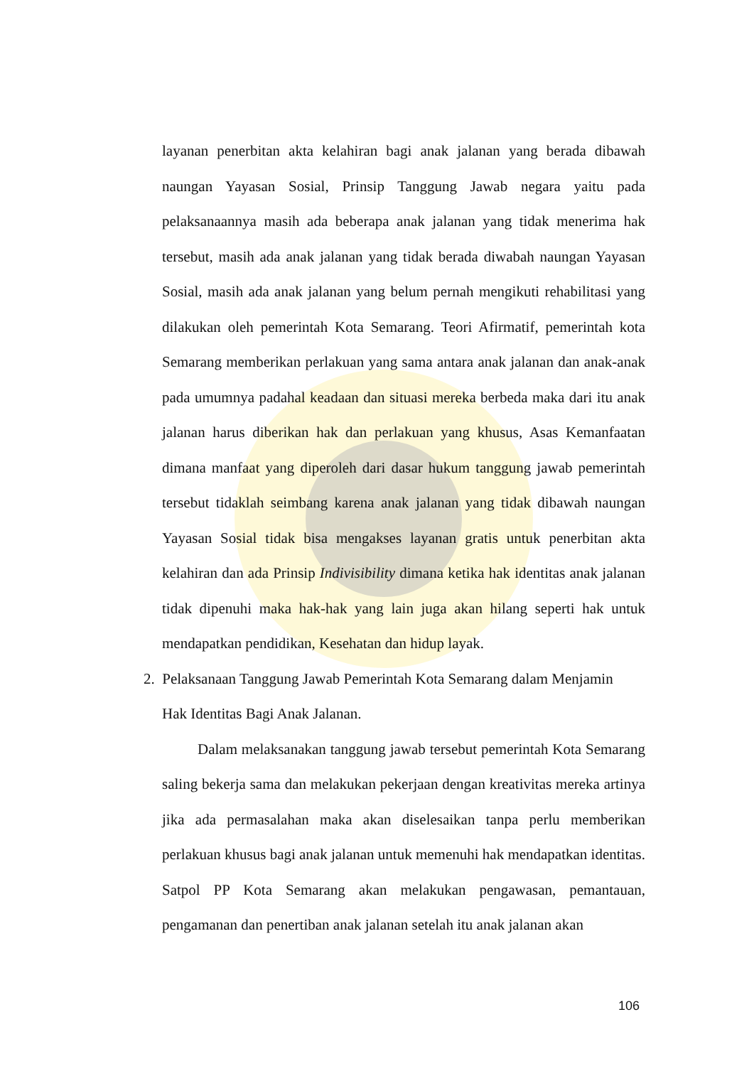layanan penerbitan akta kelahiran bagi anak jalanan yang berada dibawah naungan Yayasan Sosial, Prinsip Tanggung Jawab negara yaitu pada pelaksanaannya masih ada beberapa anak jalanan yang tidak menerima hak tersebut, masih ada anak jalanan yang tidak berada diwabah naungan Yayasan Sosial, masih ada anak jalanan yang belum pernah mengikuti rehabilitasi yang dilakukan oleh pemerintah Kota Semarang. Teori Afirmatif, pemerintah kota Semarang memberikan perlakuan yang sama antara anak jalanan dan anak-anak pada umumnya padahal keadaan dan situasi mereka berbeda maka dari itu anak jalanan harus diberikan hak dan perlakuan yang khusus, Asas Kemanfaatan dimana manfaat yang diperoleh dari dasar hukum tanggung jawab pemerintah tersebut tidaklah seimbang karena anak jalanan yang tidak dibawah naungan Yayasan Sosial tidak bisa mengakses layanan gratis untuk penerbitan akta kelahiran dan ada Prinsip Indivisibility dimana ketika hak identitas anak jalanan tidak dipenuhi maka hak-hak yang lain juga akan hilang seperti hak untuk mendapatkan pendidikan, Kesehatan dan hidup layak.
2. Pelaksanaan Tanggung Jawab Pemerintah Kota Semarang dalam Menjamin
Hak Identitas Bagi Anak Jalanan.
Dalam melaksanakan tanggung jawab tersebut pemerintah Kota Semarang saling bekerja sama dan melakukan pekerjaan dengan kreativitas mereka artinya jika ada permasalahan maka akan diselesaikan tanpa perlu memberikan perlakuan khusus bagi anak jalanan untuk memenuhi hak mendapatkan identitas. Satpol PP Kota Semarang akan melakukan pengawasan, pemantauan, pengamanan dan penertiban anak jalanan setelah itu anak jalanan akan
106